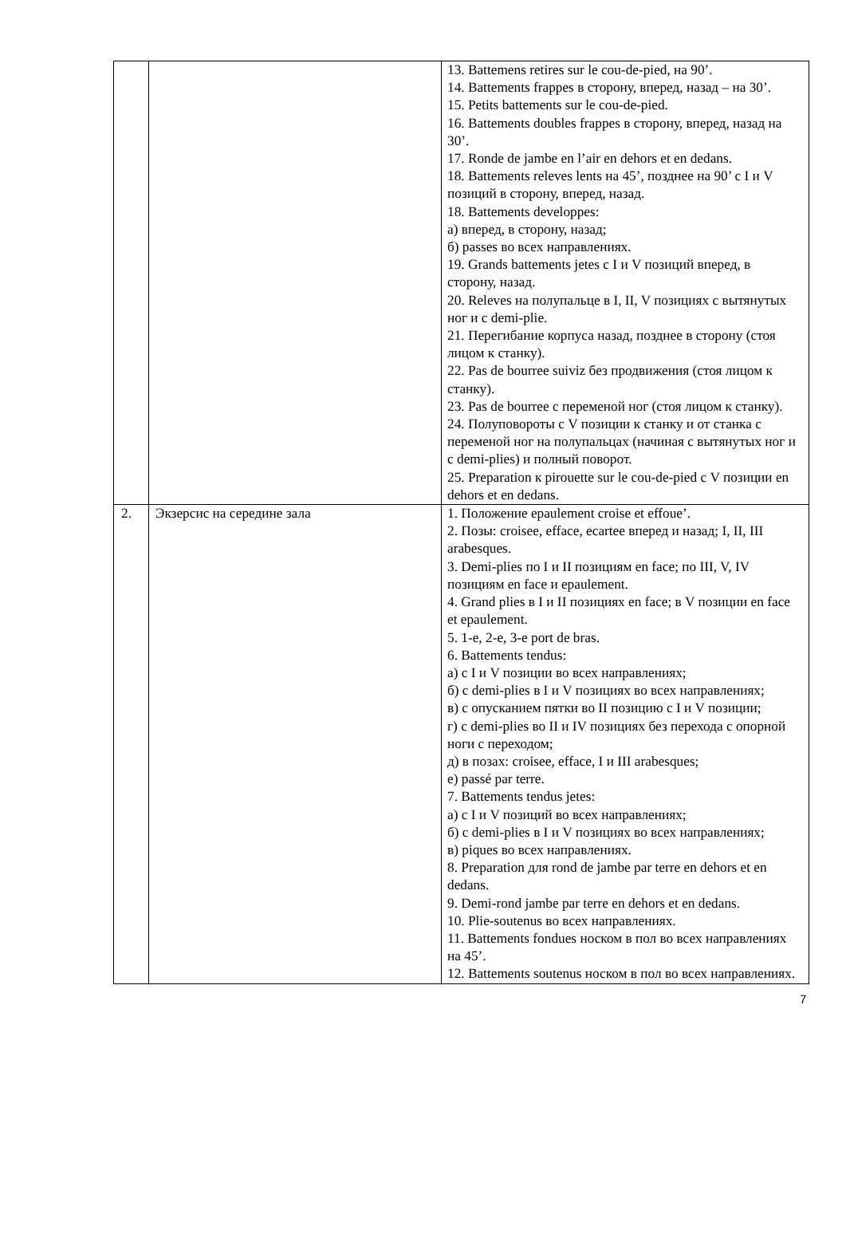| | | 13. Battemens retires sur le cou-de-pied, на 90’. 14. Battements frappes в сторону, вперед, назад – на 30’. 15. Petits battements sur le cou-de-pied. 16. Battements doubles frappes в сторону, вперед, назад на 30’. 17. Ronde de jambe en l’air en dehors et en dedans. 18. Battements releves lents на 45’, позднее на 90’ с I и V позиций в сторону, вперед, назад. 18. Battements developpes: а) вперед, в сторону, назад; б) passes во всех направлениях. 19. Grands battements jetes с I и V позиций вперед, в сторону, назад. 20. Releves на полупальце в I, II, V позициях с вытянутых ног и с demi-plie. 21. Перегибание корпуса назад, позднее в сторону (стоя лицом к станку). 22. Pas de bourree suiviz без продвижения (стоя лицом к станку). 23. Pas de bourree с переменой ног (стоя лицом к станку). 24. Полуповороты с V позиции к станку и от станка с переменой ног на полупальцах (начиная с вытянутых ног и с demi-plies) и полный поворот. 25. Preparation к pirouette sur le cou-de-pied с V позиции en dehors et en dedans. |
| 2. | Экзерсис на середине зала | 1. Положение epaulement croise et effoue’. 2. Позы: croisee, efface, ecartee вперед и назад; I, II, III arabesques. 3. Demi-plies по I и II позициям en face; по III, V, IV позициям en face и epaulement. 4. Grand plies в I и II позициях en face; в V позиции en face et epaulement. 5. 1-е, 2-е, 3-е port de bras. 6. Battements tendus: а) с I и V позиции во всех направлениях; б) с demi-plies в I и V позициях во всех направлениях; в) с опусканием пятки во II позицию с I и V позиции; г) с demi-plies во II и IV позициях без перехода с опорной ноги с переходом; д) в позах: croisee, efface, I и III arabesques; е) passé par terre. 7. Battements tendus jetes: а) с I и V позиций во всех направлениях; б) с demi-plies в I и V позициях во всех направлениях; в) piques во всех направлениях. 8. Preparation для rond de jambe par terre en dehors et en dedans. 9. Demi-rond jambe par terre en dehors et en dedans. 10. Plie-soutenus во всех направлениях. 11. Battements fondues носком в пол во всех направлениях на 45’. 12. Battements soutenus носком в пол во всех направлениях. |
7